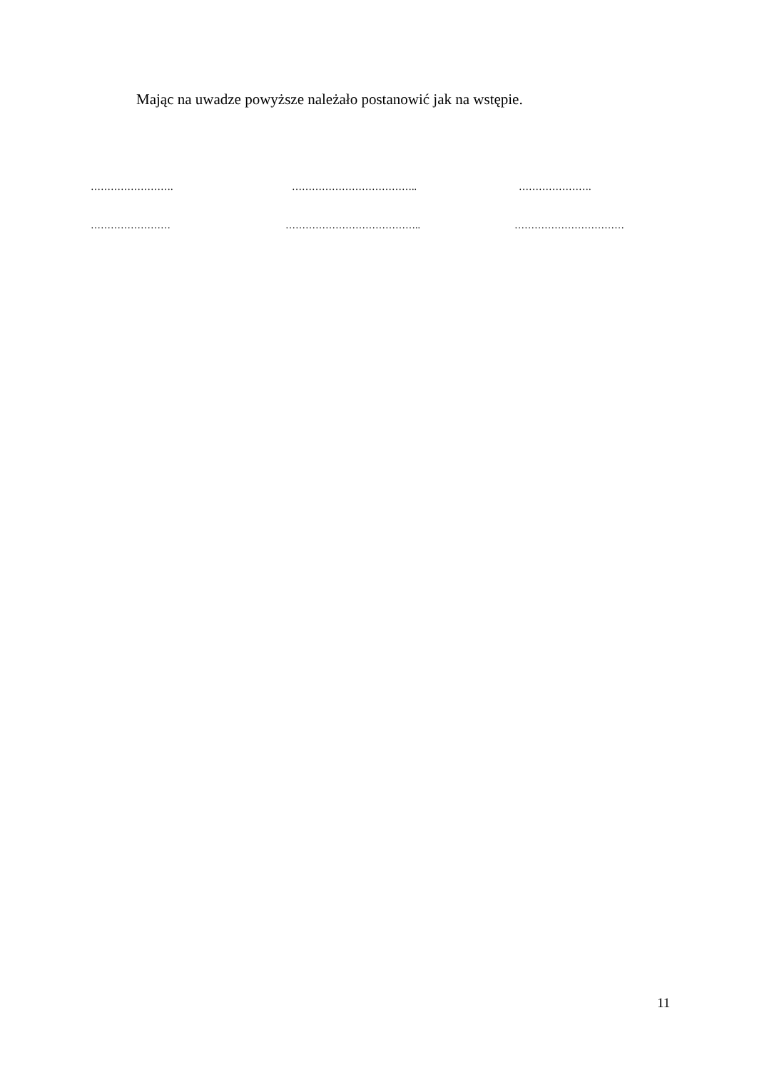Mając na uwadze powyższe należało postanowić jak na wstępie.
……………………. ……………………………….. ………………….
…………………… ………………………………….. ……………………………
11